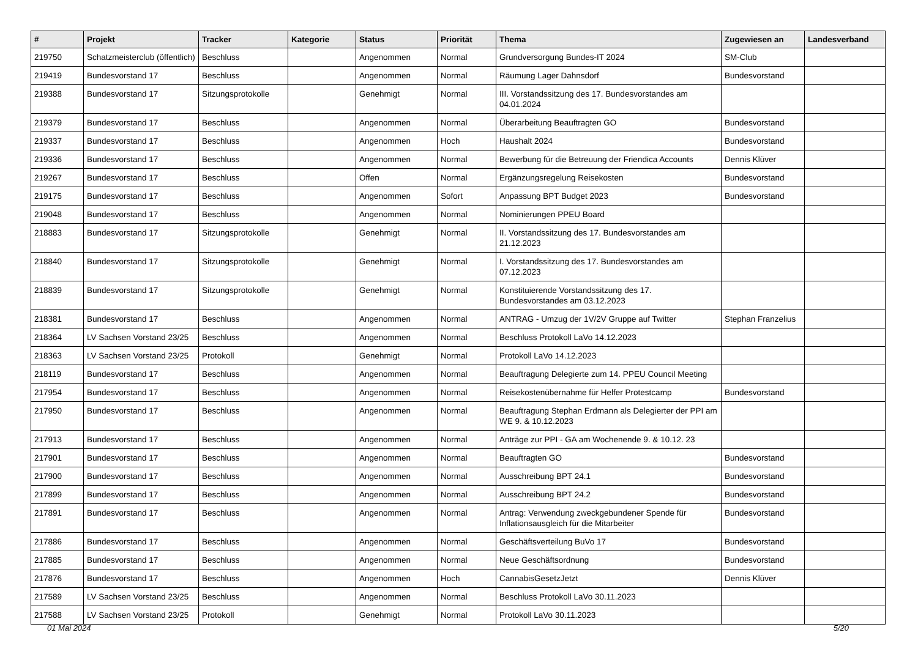| # | Projekt | Tracker | Kategorie | Status | Priorität | Thema | Zugewiesen an | Landesverband |
| --- | --- | --- | --- | --- | --- | --- | --- | --- |
| 219750 | Schatzmeisterclub (öffentlich) | Beschluss | | Angenommen | Normal | Grundversorgung Bundes-IT 2024 | SM-Club | |
| 219419 | Bundesvorstand 17 | Beschluss | | Angenommen | Normal | Räumung Lager Dahnsdorf | Bundesvorstand | |
| 219388 | Bundesvorstand 17 | Sitzungsprotokolle | | Genehmigt | Normal | III. Vorstandssitzung des 17. Bundesvorstandes am 04.01.2024 | | |
| 219379 | Bundesvorstand 17 | Beschluss | | Angenommen | Normal | Überarbeitung Beauftragten GO | Bundesvorstand | |
| 219337 | Bundesvorstand 17 | Beschluss | | Angenommen | Hoch | Haushalt 2024 | Bundesvorstand | |
| 219336 | Bundesvorstand 17 | Beschluss | | Angenommen | Normal | Bewerbung für die Betreuung der Friendica Accounts | Dennis Klüver | |
| 219267 | Bundesvorstand 17 | Beschluss | | Offen | Normal | Ergänzungsregelung Reisekosten | Bundesvorstand | |
| 219175 | Bundesvorstand 17 | Beschluss | | Angenommen | Sofort | Anpassung BPT Budget 2023 | Bundesvorstand | |
| 219048 | Bundesvorstand 17 | Beschluss | | Angenommen | Normal | Nominierungen PPEU Board | | |
| 218883 | Bundesvorstand 17 | Sitzungsprotokolle | | Genehmigt | Normal | II. Vorstandssitzung des 17. Bundesvorstandes am 21.12.2023 | | |
| 218840 | Bundesvorstand 17 | Sitzungsprotokolle | | Genehmigt | Normal | I. Vorstandssitzung des 17. Bundesvorstandes am 07.12.2023 | | |
| 218839 | Bundesvorstand 17 | Sitzungsprotokolle | | Genehmigt | Normal | Konstituierende Vorstandssitzung des 17. Bundesvorstandes am 03.12.2023 | | |
| 218381 | Bundesvorstand 17 | Beschluss | | Angenommen | Normal | ANTRAG - Umzug der 1V/2V Gruppe auf Twitter | Stephan Franzelius | |
| 218364 | LV Sachsen Vorstand 23/25 | Beschluss | | Angenommen | Normal | Beschluss Protokoll LaVo 14.12.2023 | | |
| 218363 | LV Sachsen Vorstand 23/25 | Protokoll | | Genehmigt | Normal | Protokoll LaVo 14.12.2023 | | |
| 218119 | Bundesvorstand 17 | Beschluss | | Angenommen | Normal | Beauftragung Delegierte zum 14. PPEU Council Meeting | | |
| 217954 | Bundesvorstand 17 | Beschluss | | Angenommen | Normal | Reisekostenübernahme für Helfer Protestcamp | Bundesvorstand | |
| 217950 | Bundesvorstand 17 | Beschluss | | Angenommen | Normal | Beauftragung Stephan Erdmann als Delegierter der PPI am WE 9. & 10.12.2023 | | |
| 217913 | Bundesvorstand 17 | Beschluss | | Angenommen | Normal | Anträge zur PPI - GA am Wochenende 9. & 10.12. 23 | | |
| 217901 | Bundesvorstand 17 | Beschluss | | Angenommen | Normal | Beauftragten GO | Bundesvorstand | |
| 217900 | Bundesvorstand 17 | Beschluss | | Angenommen | Normal | Ausschreibung BPT 24.1 | Bundesvorstand | |
| 217899 | Bundesvorstand 17 | Beschluss | | Angenommen | Normal | Ausschreibung BPT 24.2 | Bundesvorstand | |
| 217891 | Bundesvorstand 17 | Beschluss | | Angenommen | Normal | Antrag: Verwendung zweckgebundener Spende für Inflationsausgleich für die Mitarbeiter | Bundesvorstand | |
| 217886 | Bundesvorstand 17 | Beschluss | | Angenommen | Normal | Geschäftsverteilung BuVo 17 | Bundesvorstand | |
| 217885 | Bundesvorstand 17 | Beschluss | | Angenommen | Normal | Neue Geschäftsordnung | Bundesvorstand | |
| 217876 | Bundesvorstand 17 | Beschluss | | Angenommen | Hoch | CannabisGesetzJetzt | Dennis Klüver | |
| 217589 | LV Sachsen Vorstand 23/25 | Beschluss | | Angenommen | Normal | Beschluss Protokoll LaVo 30.11.2023 | | |
| 217588 | LV Sachsen Vorstand 23/25 | Protokoll | | Genehmigt | Normal | Protokoll LaVo 30.11.2023 | | |
01 Mai 2024 5/20